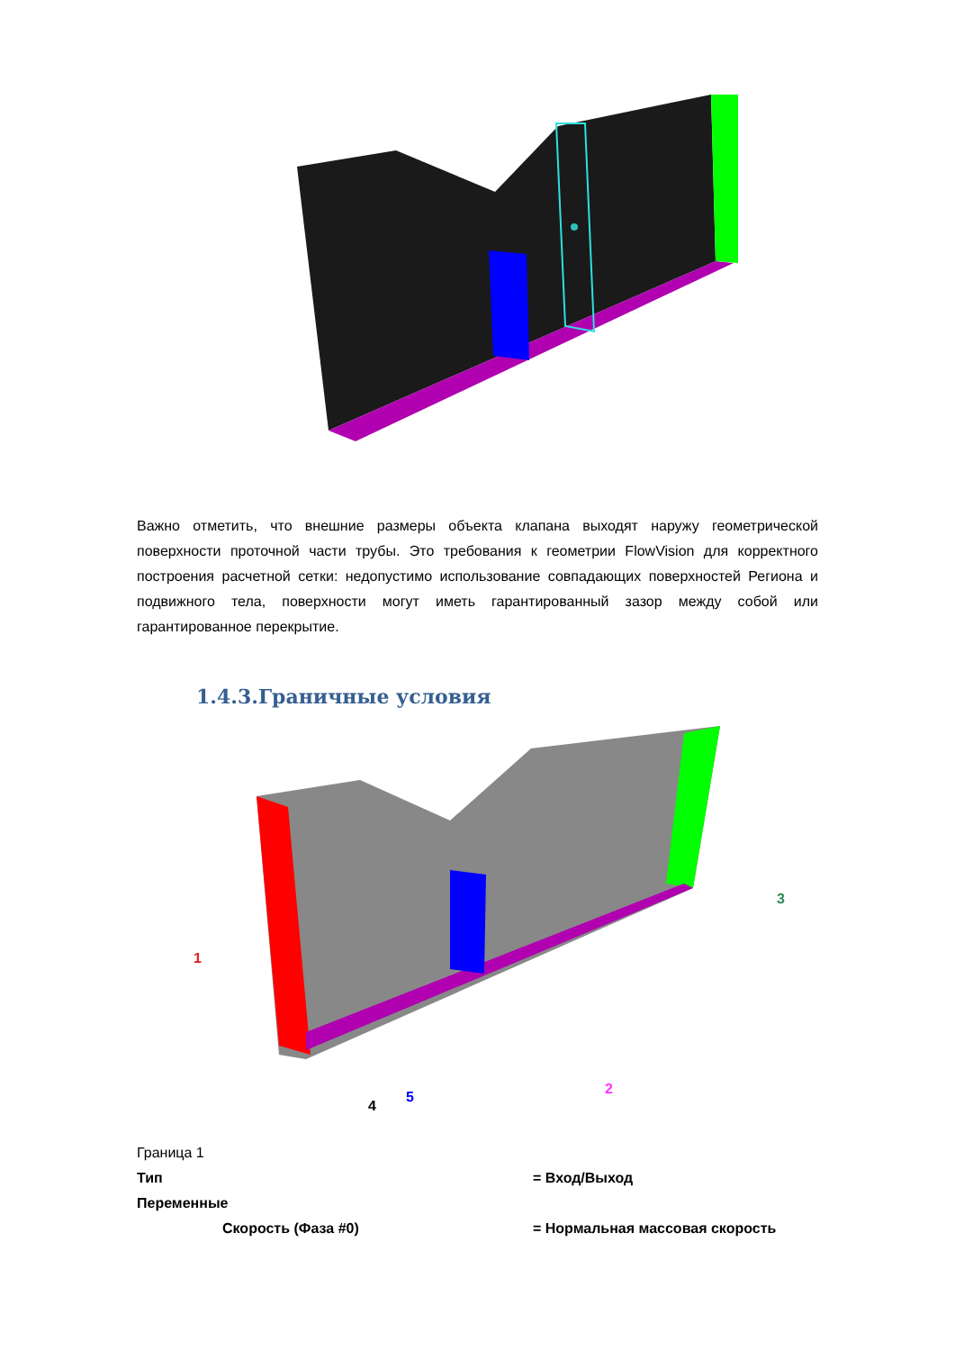Важно отметить, что внешние размеры объекта клапана выходят наружу геометрической поверхности проточной части трубы. Это требования к геометрии FlowVision для корректного построения расчетной сетки: недопустимо использование совпадающих поверхностей Региона и подвижного тела, поверхности могут иметь гарантированный зазор между собой или гарантированное перекрытие.
1.4.3.Граничные условия
1
2
3
4
5
Граница 1
Тип = Вход/Выход
Переменные
Скорость (Фаза #0) = Нормальная массовая скорость